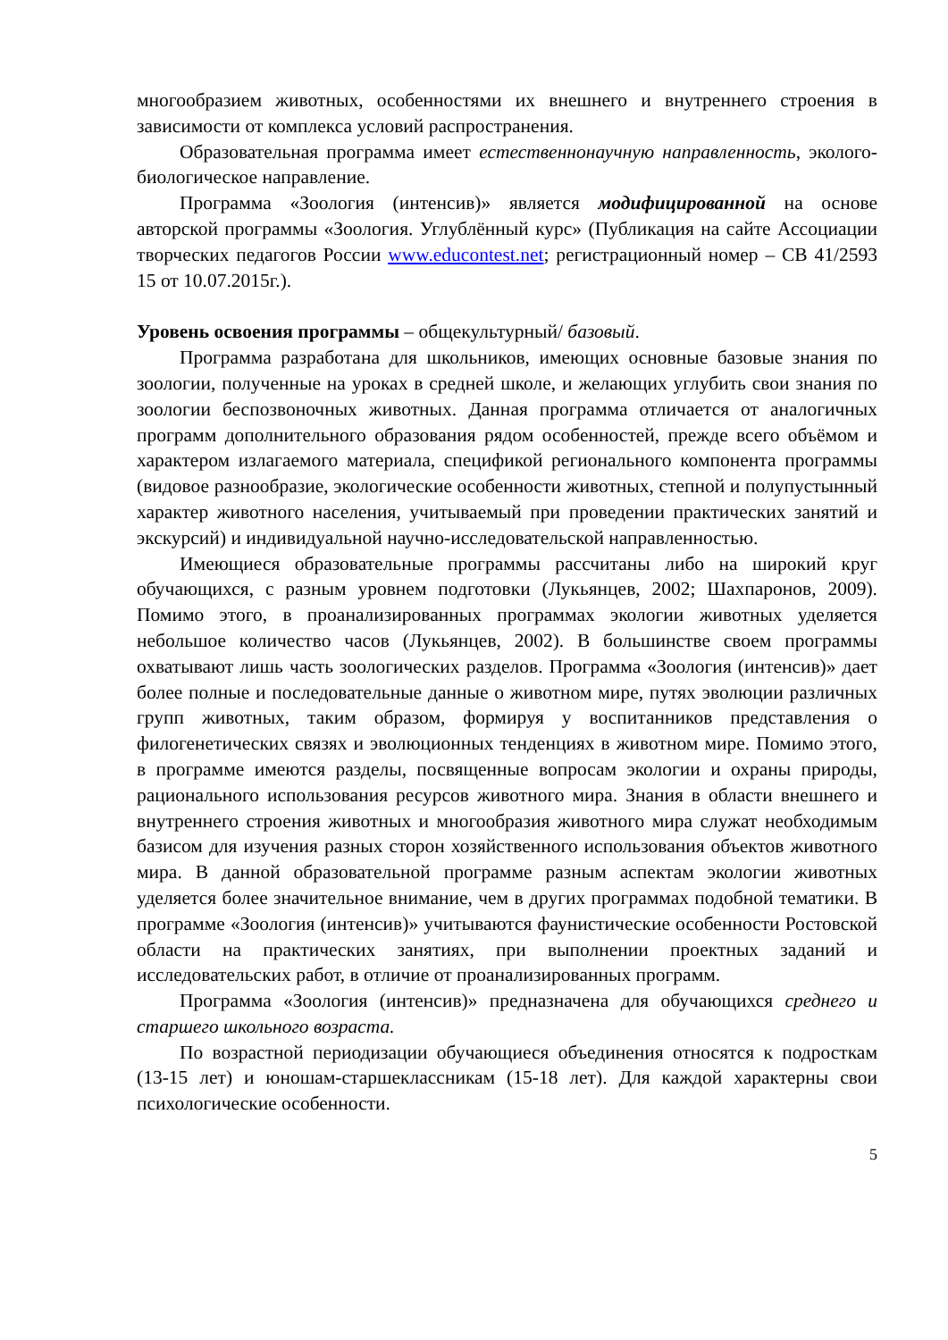многообразием животных, особенностями их внешнего и внутреннего строения в зависимости от комплекса условий распространения.
Образовательная программа имеет естественнонаучную направленность, эколого-биологическое направление.
Программа «Зоология (интенсив)» является модифицированной на основе авторской программы «Зоология. Углублённый курс» (Публикация на сайте Ассоциации творческих педагогов России www.educontest.net; регистрационный номер – СВ 41/2593 15 от 10.07.2015г.).
Уровень освоения программы – общекультурный/ базовый.
Программа разработана для школьников, имеющих основные базовые знания по зоологии, полученные на уроках в средней школе, и желающих углубить свои знания по зоологии беспозвоночных животных. Данная программа отличается от аналогичных программ дополнительного образования рядом особенностей, прежде всего объёмом и характером излагаемого материала, спецификой регионального компонента программы (видовое разнообразие, экологические особенности животных, степной и полупустынный характер животного населения, учитываемый при проведении практических занятий и экскурсий) и индивидуальной научно-исследовательской направленностью.
Имеющиеся образовательные программы рассчитаны либо на широкий круг обучающихся, с разным уровнем подготовки (Лукьянцев, 2002; Шахпаронов, 2009). Помимо этого, в проанализированных программах экологии животных уделяется небольшое количество часов (Лукьянцев, 2002). В большинстве своем программы охватывают лишь часть зоологических разделов. Программа «Зоология (интенсив)» дает более полные и последовательные данные о животном мире, путях эволюции различных групп животных, таким образом, формируя у воспитанников представления о филогенетических связях и эволюционных тенденциях в животном мире. Помимо этого, в программе имеются разделы, посвященные вопросам экологии и охраны природы, рационального использования ресурсов животного мира. Знания в области внешнего и внутреннего строения животных и многообразия животного мира служат необходимым базисом для изучения разных сторон хозяйственного использования объектов животного мира. В данной образовательной программе разным аспектам экологии животных уделяется более значительное внимание, чем в других программах подобной тематики. В программе «Зоология (интенсив)» учитываются фаунистические особенности Ростовской области на практических занятиях, при выполнении проектных заданий и исследовательских работ, в отличие от проанализированных программ.
Программа «Зоология (интенсив)» предназначена для обучающихся среднего и старшего школьного возраста.
По возрастной периодизации обучающиеся объединения относятся к подросткам (13-15 лет) и юношам-старшеклассникам (15-18 лет). Для каждой характерны свои психологические особенности.
5